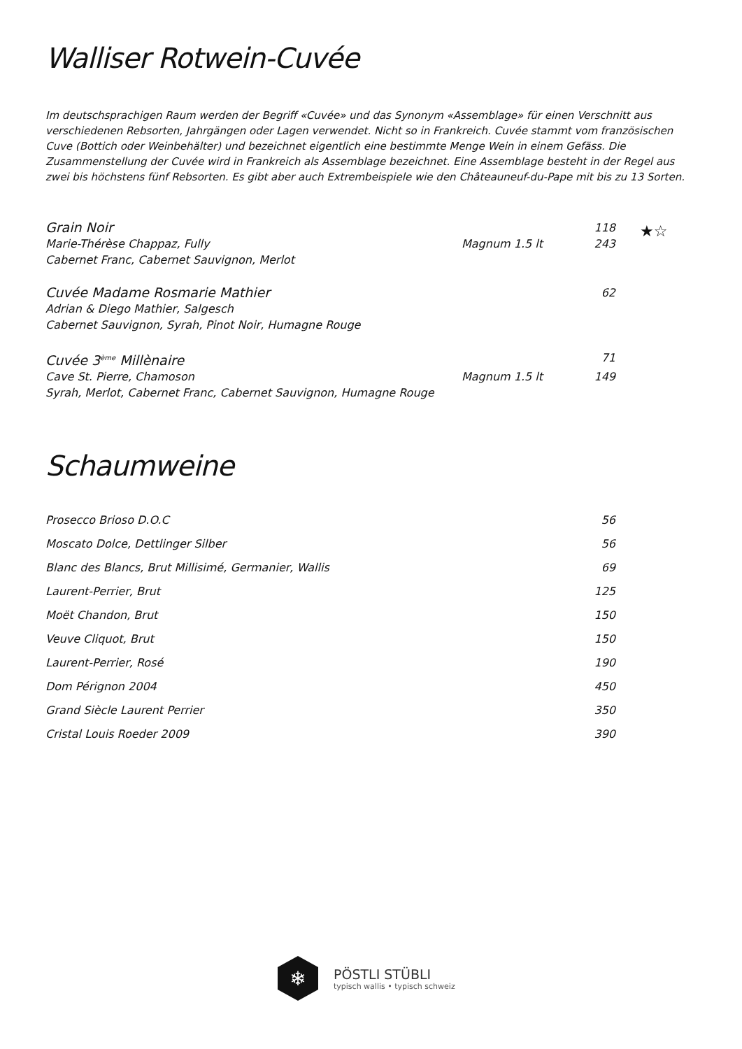Walliser Rotwein-Cuvée
Im deutschsprachigen Raum werden der Begriff «Cuvée» und das Synonym «Assemblage» für einen Verschnitt aus verschiedenen Rebsorten, Jahrgängen oder Lagen verwendet. Nicht so in Frankreich. Cuvée stammt vom französischen Cuve (Bottich oder Weinbehälter) und bezeichnet eigentlich eine bestimmte Menge Wein in einem Gefäss. Die Zusammenstellung der Cuvée wird in Frankreich als Assemblage bezeichnet. Eine Assemblage besteht in der Regel aus zwei bis höchstens fünf Rebsorten. Es gibt aber auch Extrembeispiele wie den Châteauneuf-du-Pape mit bis zu 13 Sorten.
★☆
| Grain Noir | | 118 |
| Marie-Thérèse Chappaz, Fully | Magnum 1.5 lt | 243 |
| Cabernet Franc, Cabernet Sauvignon, Merlot | | |
| Cuvée Madame Rosmarie Mathier | | 62 |
| Adrian & Diego Mathier, Salgesch | | |
| Cabernet Sauvignon, Syrah, Pinot Noir, Humagne Rouge | | |
| Cuvée 3<sup>ème</sup> Millènaire | | 71 |
| Cave St. Pierre, Chamoson | Magnum 1.5 lt | 149 |
| Syrah, Merlot, Cabernet Franc, Cabernet Sauvignon, Humagne Rouge | | |
Schaumweine
| Prosecco Brioso D.O.C | 56 |
| Moscato Dolce, Dettlinger Silber | 56 |
| Blanc des Blancs, Brut Millisimé, Germanier, Wallis | 69 |
| Laurent-Perrier, Brut | 125 |
| Moët Chandon, Brut | 150 |
| Veuve Cliquot, Brut | 150 |
| Laurent-Perrier, Rosé | 190 |
| Dom Pérignon 2004 | 450 |
| Grand Siècle Laurent Perrier | 350 |
| Cristal Louis Roeder 2009 | 390 |
❄
PÖSTLI STÜBLI
typisch wallis • typisch schweiz